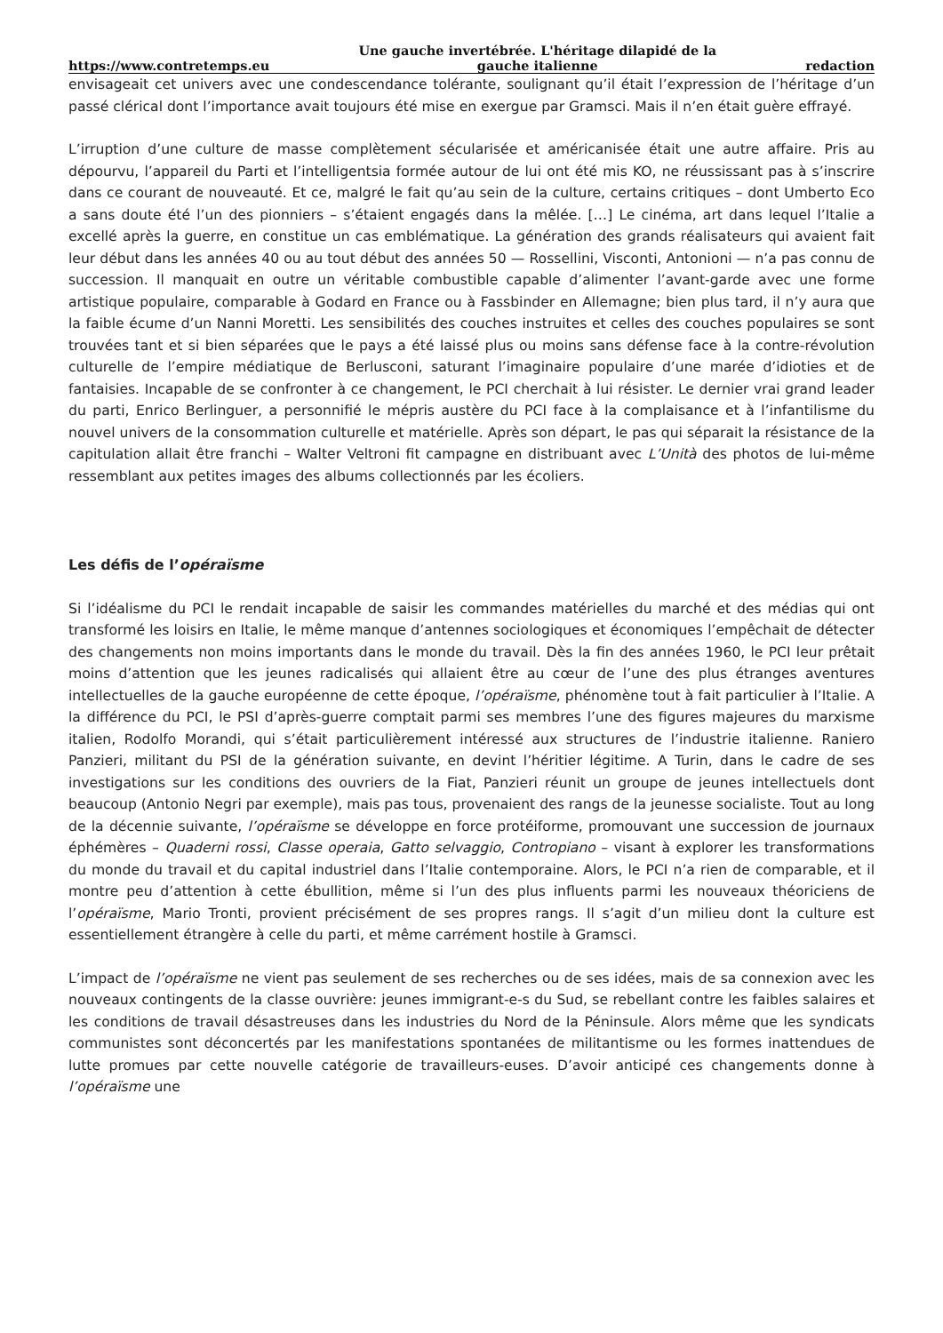https://www.contretemps.eu Une gauche invertébrée. L'héritage dilapidé de la gauche italienne redaction
envisageait cet univers avec une condescendance tolérante, soulignant qu’il était l’expression de l’héritage d’un passé clérical dont l’importance avait toujours été mise en exergue par Gramsci. Mais il n’en était guère effrayé.
L’irruption d’une culture de masse complètement sécularisée et américanisée était une autre affaire. Pris au dépourvu, l’appareil du Parti et l’intelligentsia formée autour de lui ont été mis KO, ne réussissant pas à s’inscrire dans ce courant de nouveauté. Et ce, malgré le fait qu’au sein de la culture, certains critiques – dont Umberto Eco a sans doute été l’un des pionniers – s’étaient engagés dans la mêlée. […] Le cinéma, art dans lequel l’Italie a excellé après la guerre, en constitue un cas emblématique. La génération des grands réalisateurs qui avaient fait leur début dans les années 40 ou au tout début des années 50 — Rossellini, Visconti, Antonioni — n’a pas connu de succession. Il manquait en outre un véritable combustible capable d’alimenter l’avant-garde avec une forme artistique populaire, comparable à Godard en France ou à Fassbinder en Allemagne; bien plus tard, il n’y aura que la faible écume d’un Nanni Moretti. Les sensibilités des couches instruites et celles des couches populaires se sont trouvées tant et si bien séparées que le pays a été laissé plus ou moins sans défense face à la contre-révolution culturelle de l’empire médiatique de Berlusconi, saturant l’imaginaire populaire d’une marée d’idioties et de fantaisies. Incapable de se confronter à ce changement, le PCI cherchait à lui résister. Le dernier vrai grand leader du parti, Enrico Berlinguer, a personnifié le mépris austère du PCI face à la complaisance et à l’infantilisme du nouvel univers de la consommation culturelle et matérielle. Après son départ, le pas qui séparait la résistance de la capitulation allait être franchi – Walter Veltroni fit campagne en distribuant avec L’Unità des photos de lui-même ressemblant aux petites images des albums collectionnés par les écoliers.
Les défis de l’opéraïsme
Si l’idéalisme du PCI le rendait incapable de saisir les commandes matérielles du marché et des médias qui ont transformé les loisirs en Italie, le même manque d’antennes sociologiques et économiques l’empêchait de détecter des changements non moins importants dans le monde du travail. Dès la fin des années 1960, le PCI leur prêtait moins d’attention que les jeunes radicalisés qui allaient être au cœur de l’une des plus étranges aventures intellectuelles de la gauche européenne de cette époque, l’opéraïsme, phénomène tout à fait particulier à l’Italie. A la différence du PCI, le PSI d’après-guerre comptait parmi ses membres l’une des figures majeures du marxisme italien, Rodolfo Morandi, qui s’était particulièrement intéressé aux structures de l’industrie italienne. Raniero Panzieri, militant du PSI de la génération suivante, en devint l’héritier légitime. A Turin, dans le cadre de ses investigations sur les conditions des ouvriers de la Fiat, Panzieri réunit un groupe de jeunes intellectuels dont beaucoup (Antonio Negri par exemple), mais pas tous, provenaient des rangs de la jeunesse socialiste. Tout au long de la décennie suivante, l’opéraïsme se développe en force protéiforme, promouvant une succession de journaux éphémères – Quaderni rossi, Classe operaia, Gatto selvaggio, Contropiano – visant à explorer les transformations du monde du travail et du capital industriel dans l’Italie contemporaine. Alors, le PCI n’a rien de comparable, et il montre peu d’attention à cette ébullition, même si l’un des plus influents parmi les nouveaux théoriciens de l’opéraïsme, Mario Tronti, provient précisément de ses propres rangs. Il s’agit d’un milieu dont la culture est essentiellement étrangère à celle du parti, et même carrément hostile à Gramsci.
L’impact de l’opéraïsme ne vient pas seulement de ses recherches ou de ses idées, mais de sa connexion avec les nouveaux contingents de la classe ouvrière: jeunes immigrant-e-s du Sud, se rebellant contre les faibles salaires et les conditions de travail désastreuses dans les industries du Nord de la Péninsule. Alors même que les syndicats communistes sont déconcertés par les manifestations spontanées de militantisme ou les formes inattendues de lutte promues par cette nouvelle catégorie de travailleurs-euses. D’avoir anticipé ces changements donne à l’opéraïsme une